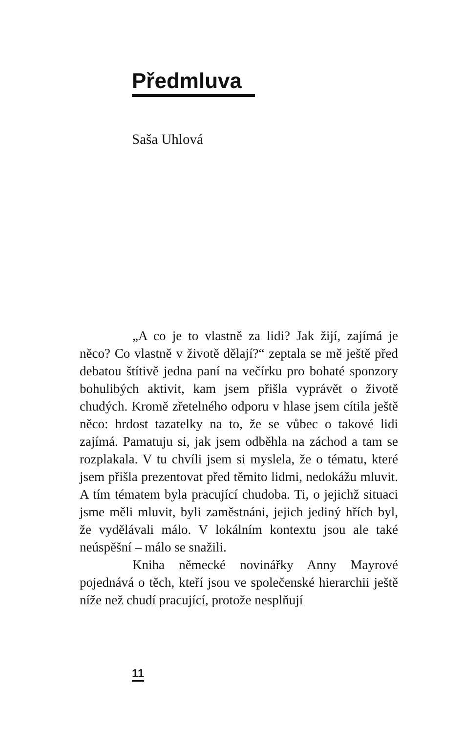Předmluva
Saša Uhlová
„A co je to vlastně za lidi? Jak žijí, zajímá je něco? Co vlastně v životě dělají?“ zeptala se mě ještě před debatou štítivě jedna paní na večírku pro bohaté sponzory bohulibých aktivit, kam jsem přišla vyprávět o životě chudých. Kromě zřetelného odporu v hlase jsem cítila ještě něco: hrdost tazatelky na to, že se vůbec o takové lidi zajímá. Pamatuju si, jak jsem odběhla na záchod a tam se rozplakala. V tu chvíli jsem si myslela, že o tématu, které jsem přišla prezentovat před těmito lidmi, nedokážu mluvit. A tím tématem byla pracující chudoba. Ti, o jejichž situaci jsme měli mluvit, byli zaměstnáni, jejich jediný hřích byl, že vydělávali málo. V lokálním kontextu jsou ale také neúspěšní – málo se snažili.
Kniha německé novinářky Anny Mayrové pojednává o těch, kteří jsou ve společenské hierarchii ještě níže než chudí pracující, protože nesplňují
11